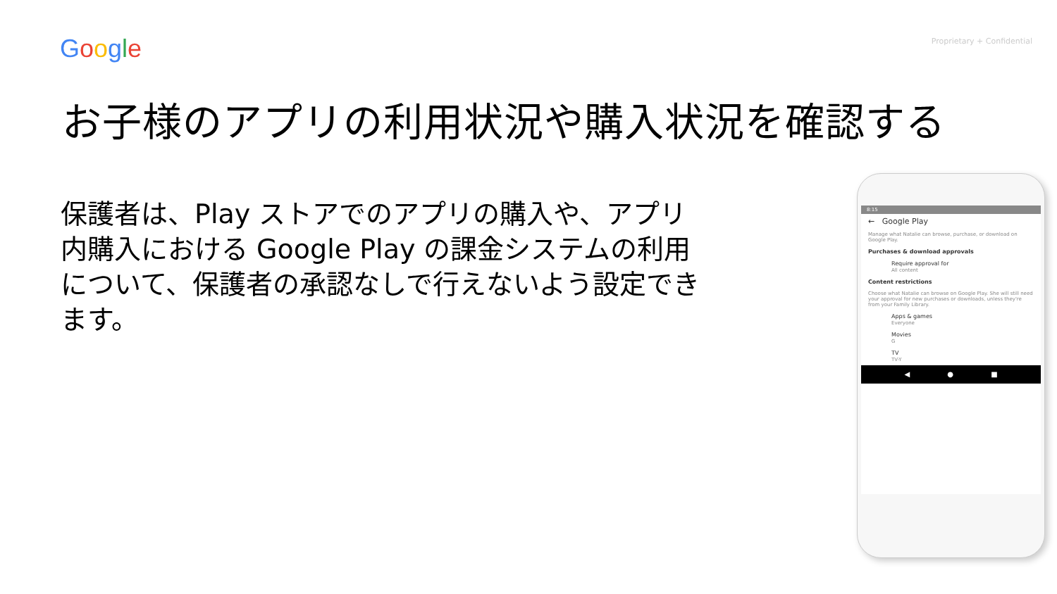Google
Proprietary + Confidential
お子様のアプリの利用状況や購入状況を確認する
保護者は、Play ストアでのアプリの購入や、アプリ内購入における Google Play の課金システムの利用について、保護者の承認なしで行えないよう設定できます。
8:15
← Google Play
Manage what Natalie can browse, purchase, or download on Google Play.
Purchases & download approvals
Require approval for
All content
Content restrictions
Choose what Natalie can browse on Google Play. She will still need your approval for new purchases or downloads, unless they're from your Family Library.
Apps & games
Everyone
Movies
G
TV
TV-Y
◀ ● ■